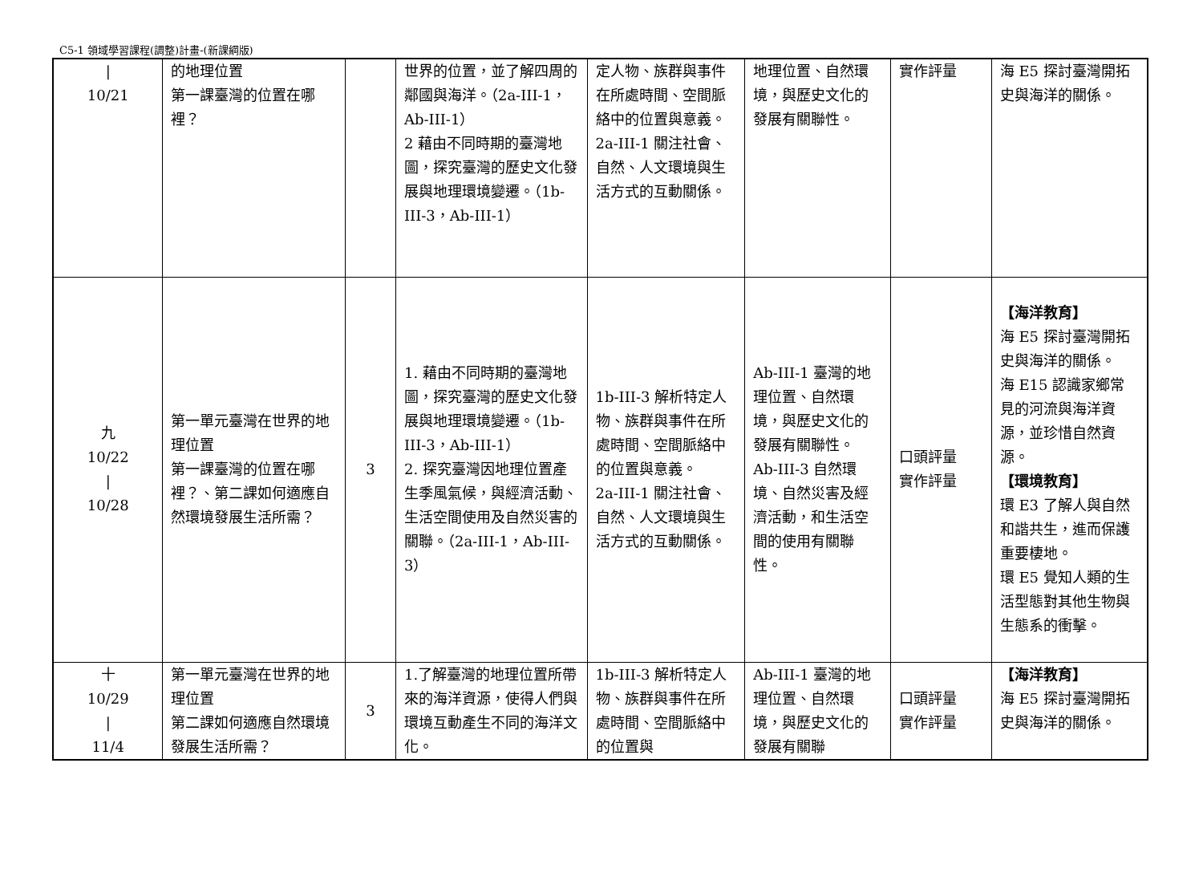C5-1 領域學習課程(調整)計畫-(新課綱版)
| / 10/21 | 的地理位置 第一課臺灣的位置在哪裡？ | | 世界的位置，並了解四周的鄰國與海洋。（2a-III-1，Ab-III-1） 2 藉由不同時期的臺灣地圖，探究臺灣的歷史文化發展與地理環境變遷。（1b-III-3，Ab-III-1） | 定人物、族群與事件在所處時間、空間脈絡中的位置與意義。 2a-III-1 關注社會、自然、人文環境與生活方式的互動關係。 | 地理位置、自然環境，與歷史文化的發展有關聯性。 | 實作評量 | 海 E5 探討臺灣開拓史與海洋的關係。 |
| 九 10/22 / 10/28 | 第一單元臺灣在世界的地理位置 第一課臺灣的位置在哪裡？、第二課如何適應自然環境發展生活所需？ | 3 | 1. 藉由不同時期的臺灣地圖，探究臺灣的歷史文化發展與地理環境變遷。（1b-III-3，Ab-III-1） 2. 探究臺灣因地理位置產生季風氣候，與經濟活動、生活空間使用及自然災害的關聯。（2a-III-1，Ab-III-3） | 1b-III-3 解析特定人物、族群與事件在所處時間、空間脈絡中的位置與意義。 2a-III-1 關注社會、自然、人文環境與生活方式的互動關係。 | Ab-III-1 臺灣的地理位置、自然環境，與歷史文化的發展有關聯性。 Ab-III-3 自然環境、自然災害及經濟活動，和生活空間的使用有關聯性。 | 口頭評量 實作評量 | 【海洋教育】 海 E5 探討臺灣開拓史與海洋的關係。 海 E15 認識家鄉常見的河流與海洋資源，並珍惜自然資源。 【環境教育】 環 E3 了解人與自然和諧共生，進而保護重要棲地。 環 E5 覺知人類的生活型態對其他生物與生態系的衝擊。 |
| 十 10/29 / 11/4 | 第一單元臺灣在世界的地理位置 第二課如何適應自然環境發展生活所需？ | 3 | 1.了解臺灣的地理位置所帶來的海洋資源，使得人們與環境互動產生不同的海洋文化。 | 1b-III-3 解析特定人物、族群與事件在所處時間、空間脈絡中的位置與 | Ab-III-1 臺灣的地理位置、自然環境，與歷史文化的發展有關聯 | 口頭評量 實作評量 | 【海洋教育】 海 E5 探討臺灣開拓史與海洋的關係。 |